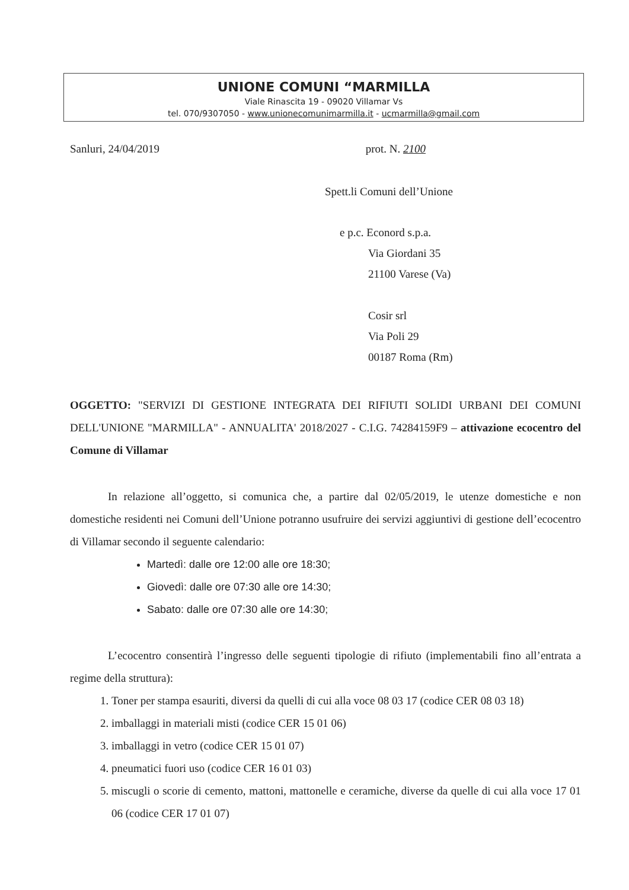UNIONE COMUNI “MARMILLA
Viale Rinascita 19 - 09020 Villamar Vs
tel. 070/9307050 - www.unionecomunimarmilla.it - ucmarmilla@gmail.com
Sanluri, 24/04/2019 prot. N. 2100
Spett.li Comuni dell’Unione
e p.c. Econord s.p.a.
Via Giordani 35
21100 Varese (Va)
Cosir srl
Via Poli 29
00187 Roma (Rm)
OGGETTO: "SERVIZI DI GESTIONE INTEGRATA DEI RIFIUTI SOLIDI URBANI DEI COMUNI DELL'UNIONE "MARMILLA" - ANNUALITA' 2018/2027 - C.I.G. 74284159F9 – attivazione ecocentro del Comune di Villamar
In relazione all’oggetto, si comunica che, a partire dal 02/05/2019, le utenze domestiche e non domestiche residenti nei Comuni dell’Unione potranno usufruire dei servizi aggiuntivi di gestione dell’ecocentro di Villamar secondo il seguente calendario:
Martedì: dalle ore 12:00 alle ore 18:30;
Giovedì: dalle ore 07:30 alle ore 14:30;
Sabato: dalle ore 07:30 alle ore 14:30;
L’ecocentro consentirà l’ingresso delle seguenti tipologie di rifiuto (implementabili fino all’entrata a regime della struttura):
1. Toner per stampa esauriti, diversi da quelli di cui alla voce 08 03 17 (codice CER 08 03 18)
2. imballaggi in materiali misti (codice CER 15 01 06)
3. imballaggi in vetro (codice CER 15 01 07)
4. pneumatici fuori uso (codice CER 16 01 03)
5. miscugli o scorie di cemento, mattoni, mattonelle e ceramiche, diverse da quelle di cui alla voce 17 01 06 (codice CER 17 01 07)